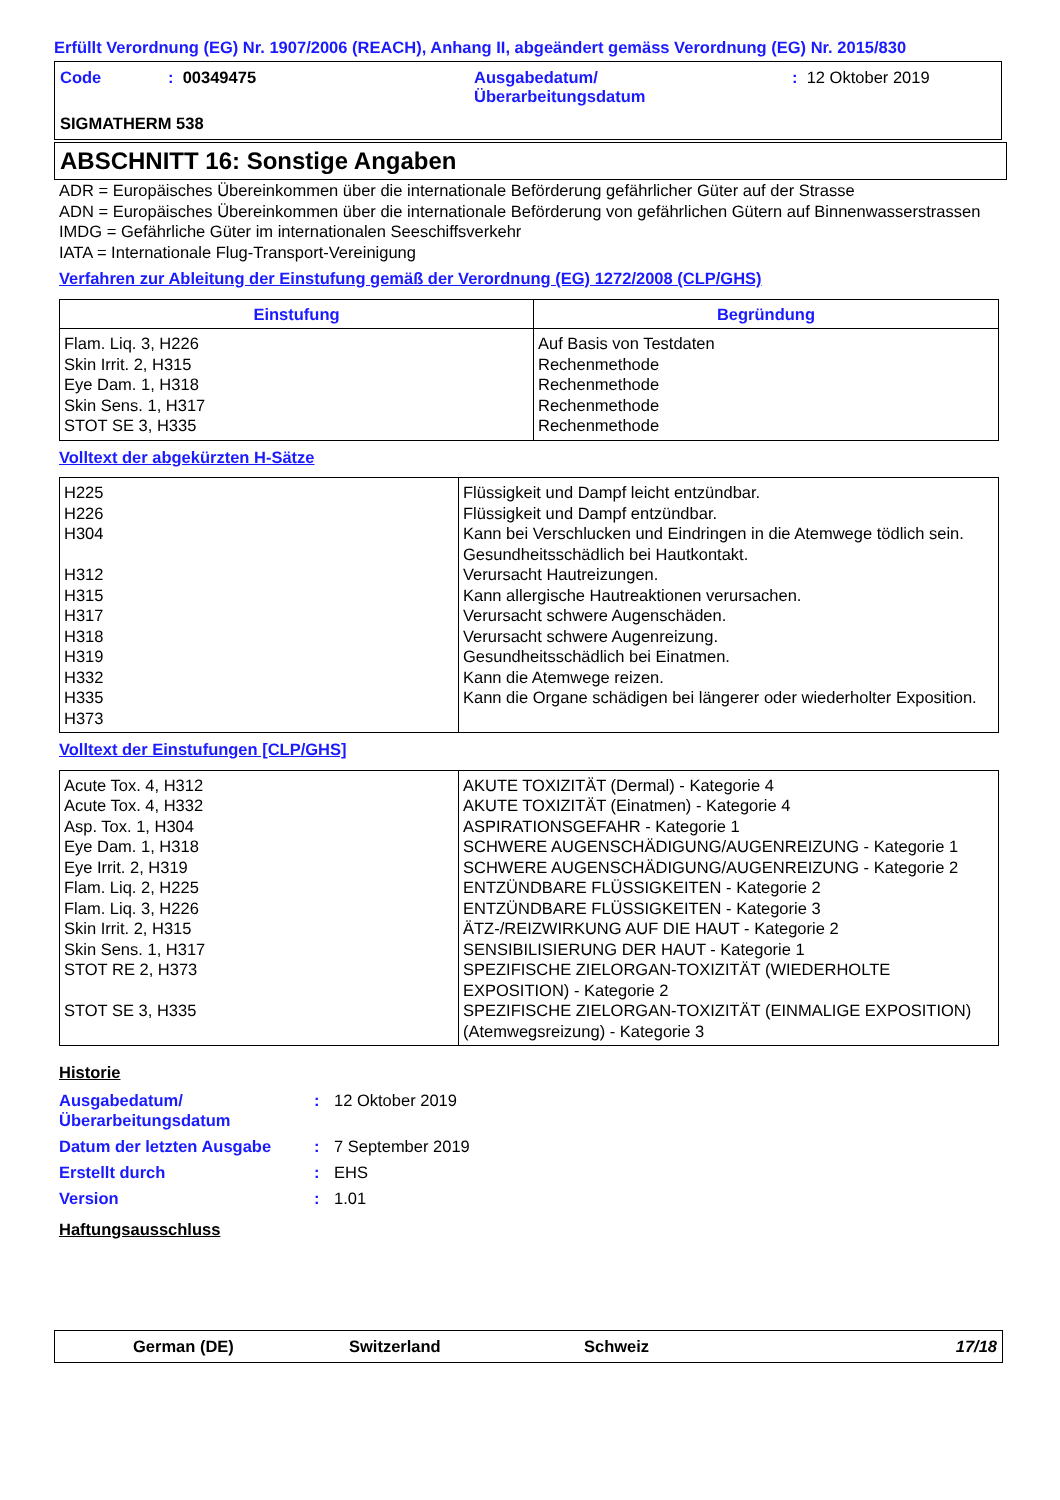Erfüllt Verordnung (EG) Nr. 1907/2006 (REACH), Anhang II, abgeändert gemäss Verordnung (EG) Nr. 2015/830
| Code | : 00349475 | Ausgabedatum/ Überarbeitungsdatum | : 12 Oktober 2019 |
SIGMATHERM 538
ABSCHNITT 16: Sonstige Angaben
ADR = Europäisches Übereinkommen über die internationale Beförderung gefährlicher Güter auf der Strasse
ADN = Europäisches Übereinkommen über die internationale Beförderung von gefährlichen Gütern auf Binnenwasserstrassen
IMDG = Gefährliche Güter im internationalen Seeschiffsverkehr
IATA = Internationale Flug-Transport-Vereinigung
Verfahren zur Ableitung der Einstufung gemäß der Verordnung (EG) 1272/2008 (CLP/GHS)
| Einstufung | Begründung |
| --- | --- |
| Flam. Liq. 3, H226 Skin Irrit. 2, H315 Eye Dam. 1, H318 Skin Sens. 1, H317 STOT SE 3, H335 | Auf Basis von Testdaten Rechenmethode Rechenmethode Rechenmethode Rechenmethode |
Volltext der abgekürzten H-Sätze
| H225 H226 H304 H312 H315 H317 H318 H319 H332 H335 H373 | Flüssigkeit und Dampf leicht entzündbar. Flüssigkeit und Dampf entzündbar. Kann bei Verschlucken und Eindringen in die Atemwege tödlich sein. Gesundheitsschädlich bei Hautkontakt. Verursacht Hautreizungen. Kann allergische Hautreaktionen verursachen. Verursacht schwere Augenschäden. Verursacht schwere Augenreizung. Gesundheitsschädlich bei Einatmen. Kann die Atemwege reizen. Kann die Organe schädigen bei längerer oder wiederholter Exposition. |
Volltext der Einstufungen [CLP/GHS]
| Acute Tox. 4, H312 Acute Tox. 4, H332 Asp. Tox. 1, H304 Eye Dam. 1, H318 Eye Irrit. 2, H319 Flam. Liq. 2, H225 Flam. Liq. 3, H226 Skin Irrit. 2, H315 Skin Sens. 1, H317 STOT RE 2, H373 STOT SE 3, H335 | AKUTE TOXIZITÄT (Dermal) - Kategorie 4 AKUTE TOXIZITÄT (Einatmen) - Kategorie 4 ASPIRATIONSGEFAHR - Kategorie 1 SCHWERE AUGENSCHÄDIGUNG/AUGENREIZUNG - Kategorie 1 SCHWERE AUGENSCHÄDIGUNG/AUGENREIZUNG - Kategorie 2 ENTZÜNDBARE FLÜSSIGKEITEN - Kategorie 2 ENTZÜNDBARE FLÜSSIGKEITEN - Kategorie 3 ÄTZ-/REIZWIRKUNG AUF DIE HAUT - Kategorie 2 SENSIBILISIERUNG DER HAUT - Kategorie 1 SPEZIFISCHE ZIELORGAN-TOXIZITÄT (WIEDERHOLTE EXPOSITION) - Kategorie 2 SPEZIFISCHE ZIELORGAN-TOXIZITÄT (EINMALIGE EXPOSITION) (Atemwegsreizung) - Kategorie 3 |
Historie
| Ausgabedatum/ Überarbeitungsdatum | : | 12 Oktober 2019 |
| Datum der letzten Ausgabe | : | 7 September 2019 |
| Erstellt durch | : | EHS |
| Version | : | 1.01 |
Haftungsausschluss
German (DE) Switzerland Schweiz 17/18